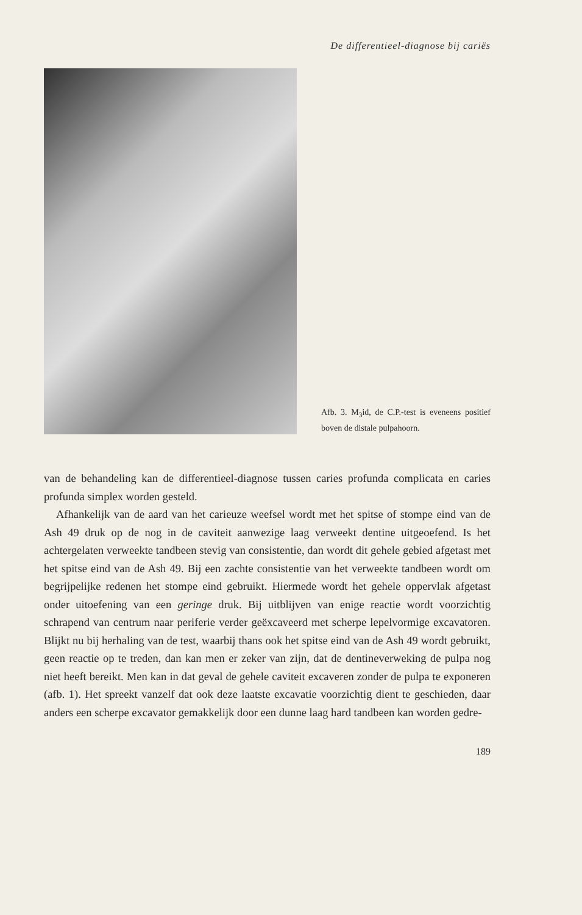De differentieel-diagnose bij cariës
Afb. 3. M<sub>3</sub>id, de C.P.-test is eveneens positief boven de distale pulpahoorn.
van de behandeling kan de differentieel-diagnose tussen caries profunda complicata en caries profunda simplex worden gesteld.
Afhankelijk van de aard van het carieuze weefsel wordt met het spitse of stompe eind van de Ash 49 druk op de nog in de caviteit aanwezige laag verweekt dentine uitgeoefend. Is het achtergelaten verweekte tandbeen stevig van consistentie, dan wordt dit gehele gebied afgetast met het spitse eind van de Ash 49. Bij een zachte consistentie van het verweekte tandbeen wordt om begrijpelijke redenen het stompe eind gebruikt. Hiermede wordt het gehele oppervlak afgetast onder uitoefening van een geringe druk. Bij uitblijven van enige reactie wordt voorzichtig schrapend van centrum naar periferie verder geëxcaveerd met scherpe lepelvormige excavatoren. Blijkt nu bij herhaling van de test, waarbij thans ook het spitse eind van de Ash 49 wordt gebruikt, geen reactie op te treden, dan kan men er zeker van zijn, dat de dentineverweking de pulpa nog niet heeft bereikt. Men kan in dat geval de gehele caviteit excaveren zonder de pulpa te exponeren (afb. 1). Het spreekt vanzelf dat ook deze laatste excavatie voorzichtig dient te geschieden, daar anders een scherpe excavator gemakkelijk door een dunne laag hard tandbeen kan worden gedre-
189